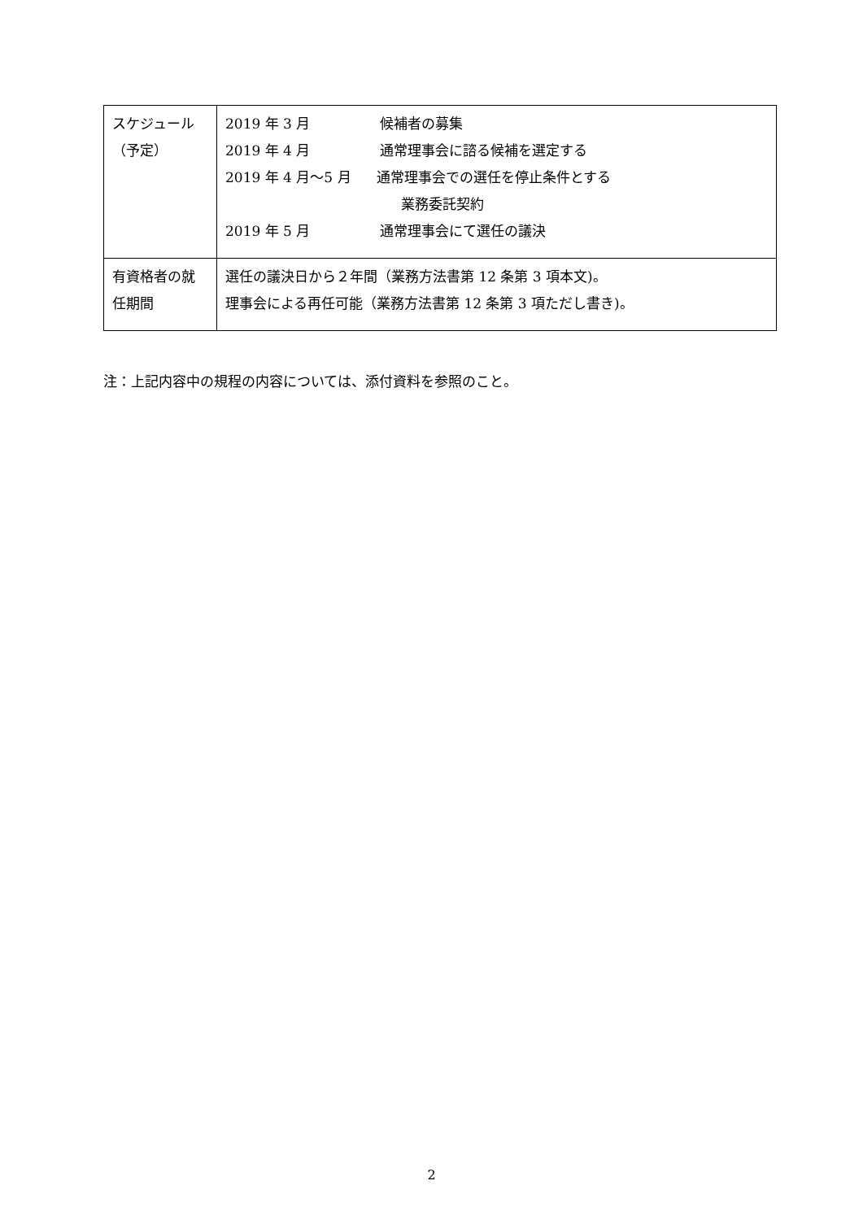| スケジュール （予定） | 2019 年 3 月 候補者の募集 2019 年 4 月 通常理事会に諮る候補を選定する 2019 年 4 月～5 月 通常理事会での選任を停止条件とする 業務委託契約 2019 年 5 月 通常理事会にて選任の議決 |
| 有資格者の就 任期間 | 選任の議決日から２年間（業務方法書第 12 条第 3 項本文)。 理事会による再任可能（業務方法書第 12 条第 3 項ただし書き)。 |
注：上記内容中の規程の内容については、添付資料を参照のこと。
2